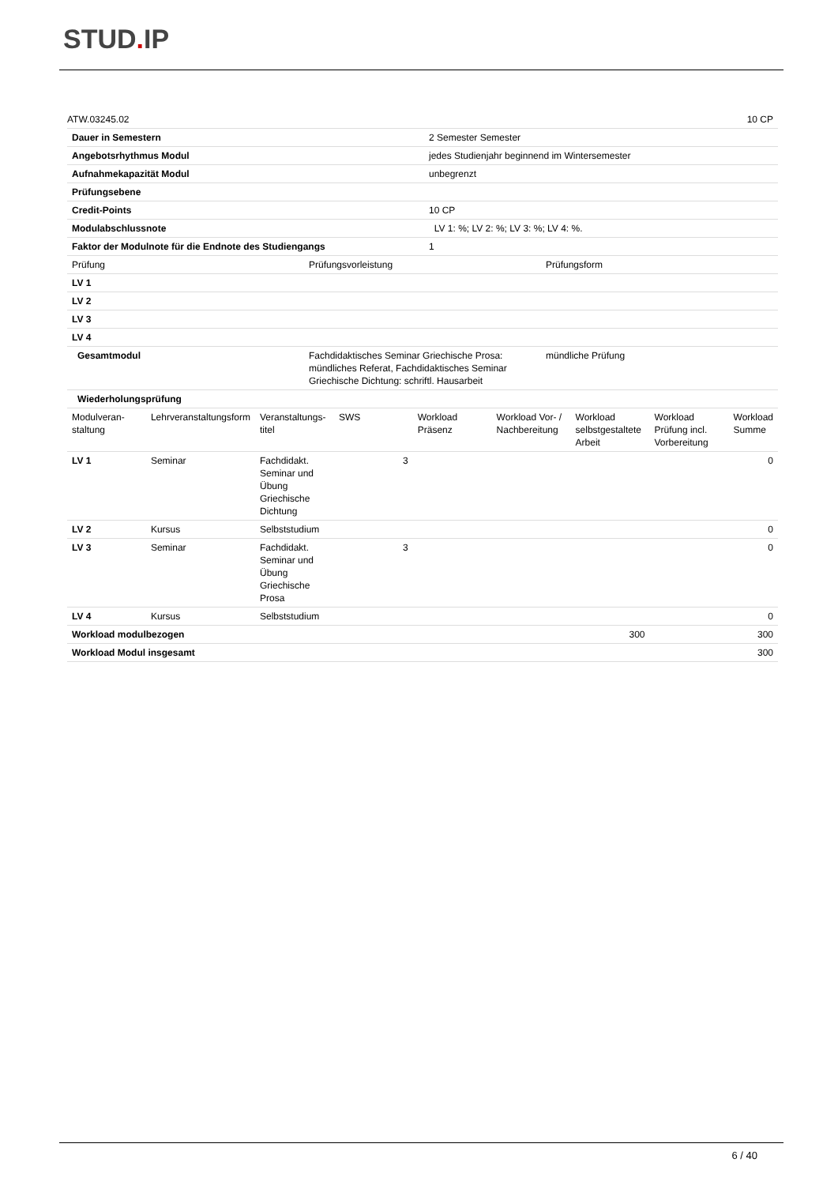STUD. IP
| ATW.03245.02 | | 10 CP |
| Dauer in Semestern | 2 Semester Semester | |
| Angebotsrhythmus Modul | jedes Studienjahr beginnend im Wintersemester | |
| Aufnahmekapazität Modul | unbegrenzt | |
| Prüfungsebene | | |
| Credit-Points | 10 CP | |
| Modulabschlussnote | LV 1: %; LV 2: %; LV 3: %; LV 4: %. | |
| Faktor der Modulnote für die Endnote des Studiengangs | 1 | |
| Prüfung | Prüfungsvorleistung | Prüfungsform |
| LV 1 | | |
| LV 2 | | |
| LV 3 | | |
| LV 4 | | |
| Gesamtmodul | Fachdidaktisches Seminar Griechische Prosa: mündliches Referat, Fachdidaktisches Seminar Griechische Dichtung: schriftl. Hausarbeit | mündliche Prüfung |
| Wiederholungsprüfung | | |
| Modulveran- staltung | Lehrveranstaltungsform | Veranstaltungs- titel | SWS | Workload Präsenz | Workload Vor- / Nachbereitung | Workload selbstgestaltete Arbeit | Workload Prüfung incl. Vorbereitung | Workload Summe |
| LV 1 | Seminar | Fachdidakt. Seminar und Übung Griechische Dichtung | 3 | | | | | 0 |
| LV 2 | Kursus | Selbststudium | | | | | | 0 |
| LV 3 | Seminar | Fachdidakt. Seminar und Übung Griechische Prosa | 3 | | | | | 0 |
| LV 4 | Kursus | Selbststudium | | | | | | 0 |
| Workload modulbezogen | | | | | | 300 | | 300 |
| Workload Modul insgesamt | | | | | | | | 300 |
6 / 40